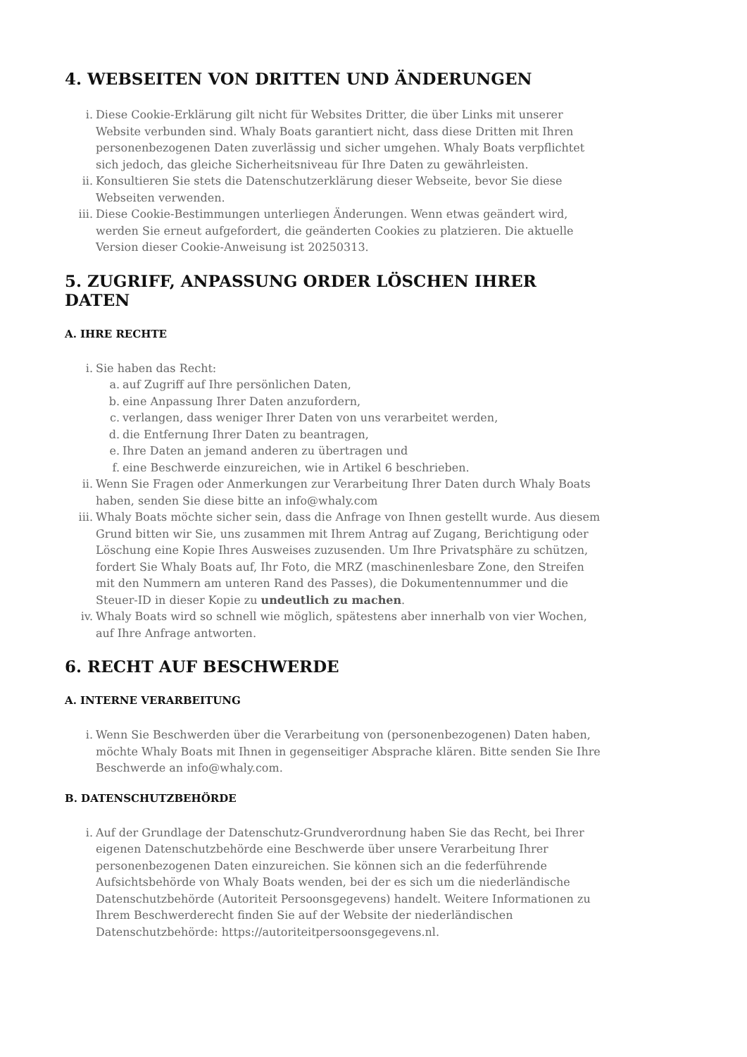4. WEBSEITEN VON DRITTEN UND ÄNDERUNGEN
i. Diese Cookie-Erklärung gilt nicht für Websites Dritter, die über Links mit unserer Website verbunden sind. Whaly Boats garantiert nicht, dass diese Dritten mit Ihren personenbezogenen Daten zuverlässig und sicher umgehen. Whaly Boats verpflichtet sich jedoch, das gleiche Sicherheitsniveau für Ihre Daten zu gewährleisten.
ii. Konsultieren Sie stets die Datenschutzerklärung dieser Webseite, bevor Sie diese Webseiten verwenden.
iii. Diese Cookie-Bestimmungen unterliegen Änderungen. Wenn etwas geändert wird, werden Sie erneut aufgefordert, die geänderten Cookies zu platzieren. Die aktuelle Version dieser Cookie-Anweisung ist 20250313.
5. ZUGRIFF, ANPASSUNG ORDER LÖSCHEN IHRER DATEN
A. IHRE RECHTE
i. Sie haben das Recht:
a. auf Zugriff auf Ihre persönlichen Daten,
b. eine Anpassung Ihrer Daten anzufordern,
c. verlangen, dass weniger Ihrer Daten von uns verarbeitet werden,
d. die Entfernung Ihrer Daten zu beantragen,
e. Ihre Daten an jemand anderen zu übertragen und
f. eine Beschwerde einzureichen, wie in Artikel 6 beschrieben.
ii. Wenn Sie Fragen oder Anmerkungen zur Verarbeitung Ihrer Daten durch Whaly Boats haben, senden Sie diese bitte an info@whaly.com
iii. Whaly Boats möchte sicher sein, dass die Anfrage von Ihnen gestellt wurde. Aus diesem Grund bitten wir Sie, uns zusammen mit Ihrem Antrag auf Zugang, Berichtigung oder Löschung eine Kopie Ihres Ausweises zuzusenden. Um Ihre Privatsphäre zu schützen, fordert Sie Whaly Boats auf, Ihr Foto, die MRZ (maschinenlesbare Zone, den Streifen mit den Nummern am unteren Rand des Passes), die Dokumentennummer und die Steuer-ID in dieser Kopie zu undeutlich zu machen.
iv. Whaly Boats wird so schnell wie möglich, spätestens aber innerhalb von vier Wochen, auf Ihre Anfrage antworten.
6. RECHT AUF BESCHWERDE
A. INTERNE VERARBEITUNG
i. Wenn Sie Beschwerden über die Verarbeitung von (personenbezogenen) Daten haben, möchte Whaly Boats mit Ihnen in gegenseitiger Absprache klären. Bitte senden Sie Ihre Beschwerde an info@whaly.com.
B. DATENSCHUTZBEHÖRDE
i. Auf der Grundlage der Datenschutz-Grundverordnung haben Sie das Recht, bei Ihrer eigenen Datenschutzbehörde eine Beschwerde über unsere Verarbeitung Ihrer personenbezogenen Daten einzureichen. Sie können sich an die federführende Aufsichtsbehörde von Whaly Boats wenden, bei der es sich um die niederländische Datenschutzbehörde (Autoriteit Persoonsgegevens) handelt. Weitere Informationen zu Ihrem Beschwerderecht finden Sie auf der Website der niederländischen Datenschutzbehörde: https://autoriteitpersoonsgegevens.nl.